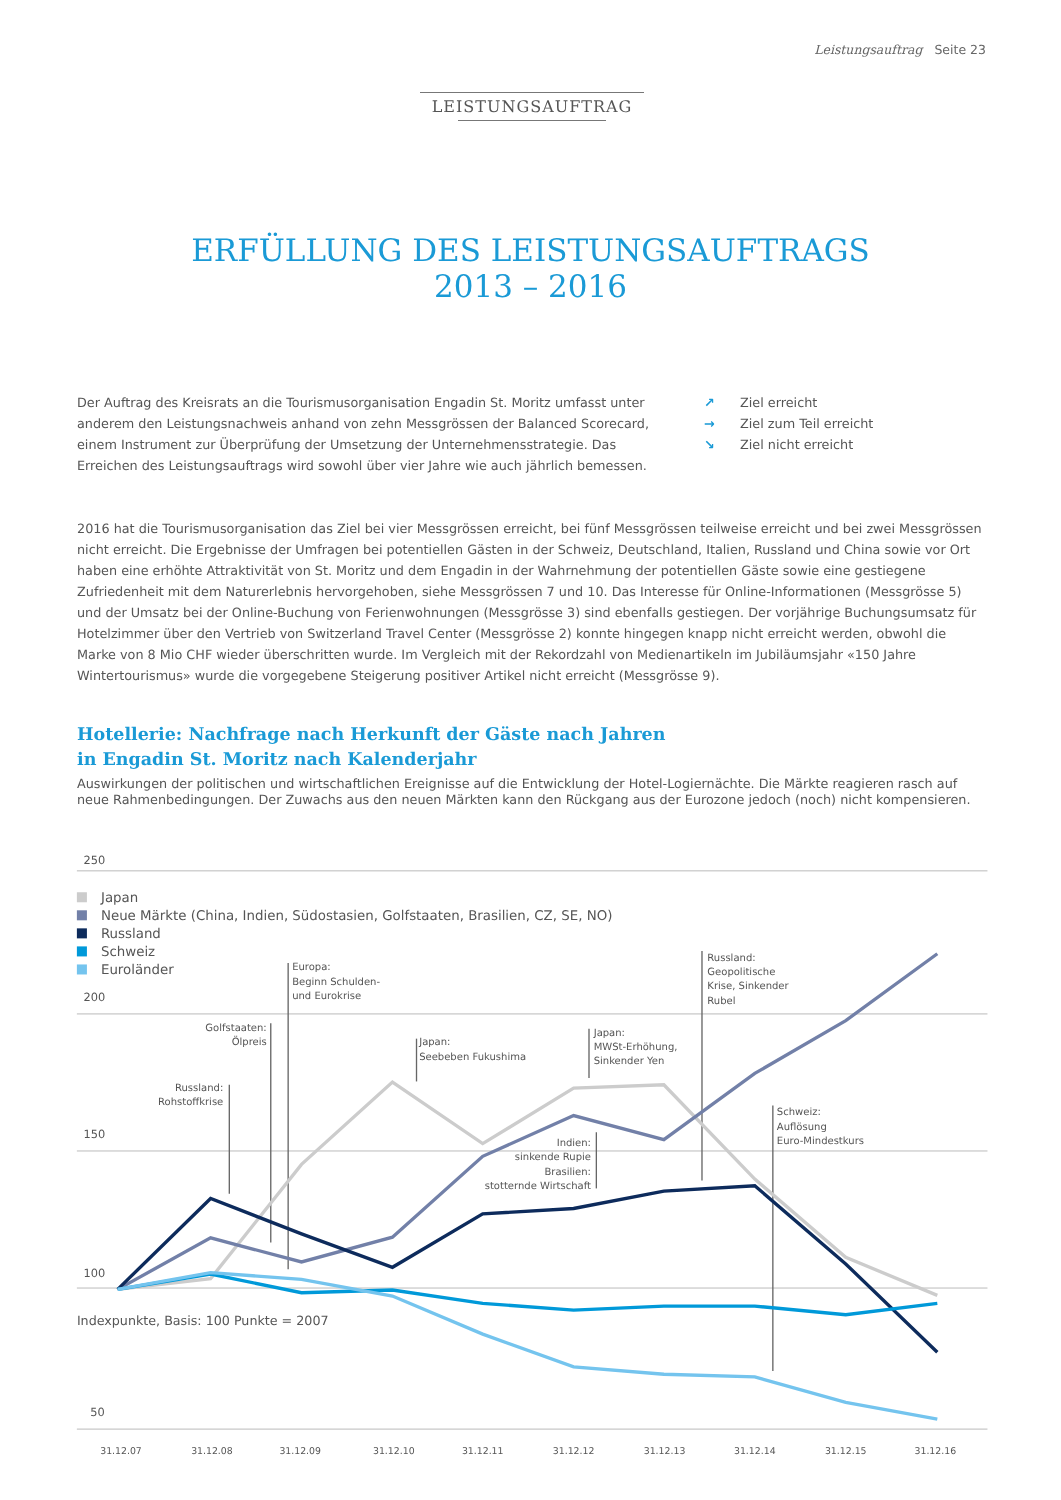Leistungsauftrag Seite 23
LEISTUNGSAUFTRAG
ERFÜLLUNG DES LEISTUNGSAUFTRAGS
2013 – 2016
Der Auftrag des Kreisrats an die Tourismusorganisation Engadin St. Moritz umfasst unter anderem den Leistungsnachweis anhand von zehn Messgrössen der Balanced Scorecard, einem Instrument zur Überprüfung der Umsetzung der Unternehmensstrategie. Das Erreichen des Leistungsauftrags wird sowohl über vier Jahre wie auch jährlich bemessen.
↗ Ziel erreicht
→ Ziel zum Teil erreicht
↘ Ziel nicht erreicht
2016 hat die Tourismusorganisation das Ziel bei vier Messgrössen erreicht, bei fünf Messgrössen teilweise erreicht und bei zwei Messgrössen nicht erreicht. Die Ergebnisse der Umfragen bei potentiellen Gästen in der Schweiz, Deutschland, Italien, Russland und China sowie vor Ort haben eine erhöhte Attraktivität von St. Moritz und dem Engadin in der Wahrnehmung der potentiellen Gäste sowie eine gestiegene Zufriedenheit mit dem Naturerlebnis hervorgehoben, siehe Messgrössen 7 und 10. Das Interesse für Online-Informationen (Messgrösse 5) und der Umsatz bei der Online-Buchung von Ferienwohnungen (Messgrösse 3) sind ebenfalls gestiegen. Der vorjährige Buchungsumsatz für Hotelzimmer über den Vertrieb von Switzerland Travel Center (Messgrösse 2) konnte hingegen knapp nicht erreicht werden, obwohl die Marke von 8 Mio CHF wieder überschritten wurde. Im Vergleich mit der Rekordzahl von Medienartikeln im Jubiläumsjahr «150 Jahre Wintertourismus» wurde die vorgegebene Steigerung positiver Artikel nicht erreicht (Messgrösse 9).
Hotellerie: Nachfrage nach Herkunft der Gäste nach Jahren
in Engadin St. Moritz nach Kalenderjahr
Auswirkungen der politischen und wirtschaftlichen Ereignisse auf die Entwicklung der Hotel-Logiernächte. Die Märkte reagieren rasch auf neue Rahmenbedingungen. Der Zuwachs aus den neuen Märkten kann den Rückgang aus der Eurozone jedoch (noch) nicht kompensieren.
250
200
150
100
50
Indexpunkte, Basis: 100 Punkte = 2007
Japan
Neue Märkte (China, Indien, Südostasien, Golfstaaten, Brasilien, CZ, SE, NO)
Russland
Schweiz
Euroländer
Russland:
Rohstoffkrise
Golfstaaten:
Ölpreis
Europa:
Beginn Schulden-
und Eurokrise
Japan:
Seebeben Fukushima
Japan:
MWSt-Erhöhung,
Sinkender Yen
Indien:
sinkende Rupie
Brasilien:
stotternde Wirtschaft
Russland:
Geopolitische
Krise, Sinkender
Rubel
Schweiz:
Auflösung
Euro-Mindestkurs
31.12.07
31.12.08
31.12.09
31.12.10
31.12.11
31.12.12
31.12.13
31.12.14
31.12.15
31.12.16